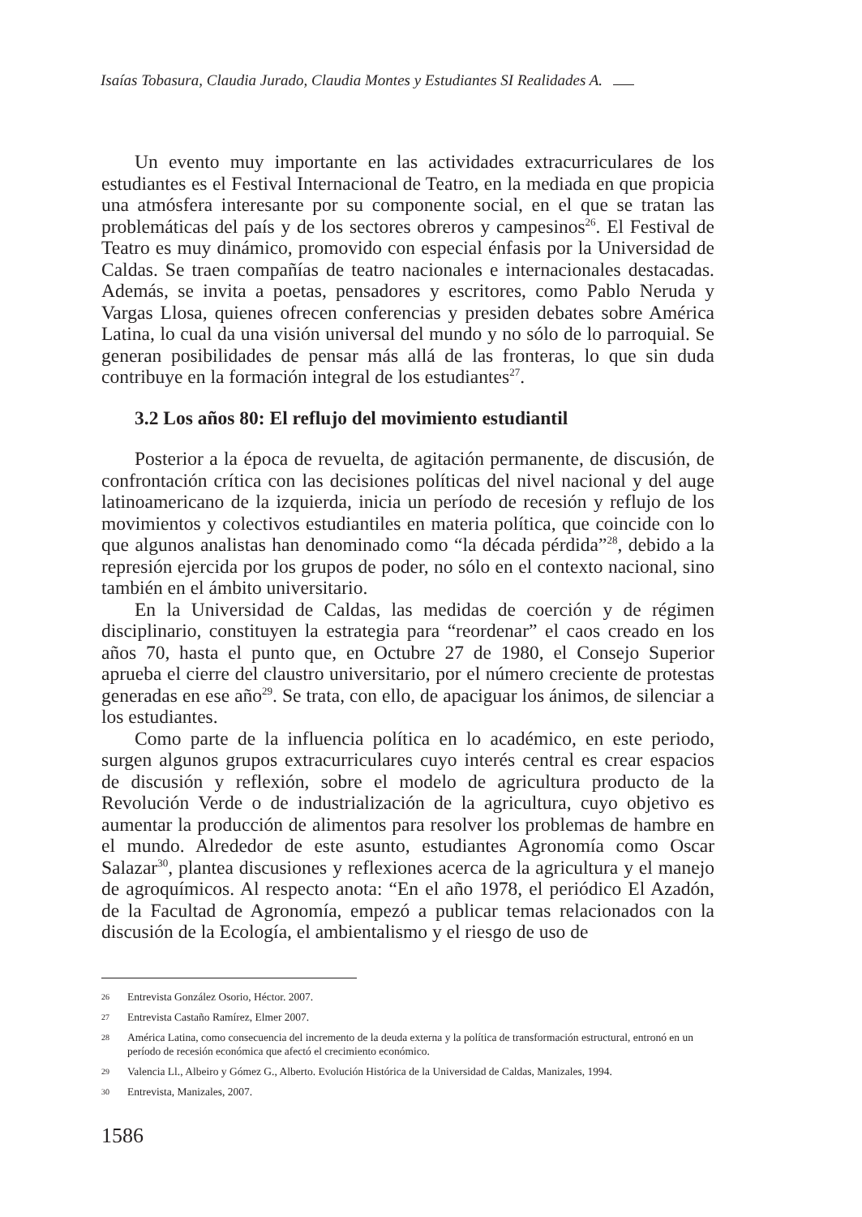Isaías Tobasura, Claudia Jurado, Claudia Montes y Estudiantes SI Realidades A.
Un evento muy importante en las actividades extracurriculares de los estudiantes es el Festival Internacional de Teatro, en la mediada en que propicia una atmósfera interesante por su componente social, en el que se tratan las problemáticas del país y de los sectores obreros y campesinos<sup>26</sup>. El Festival de Teatro es muy dinámico, promovido con especial énfasis por la Universidad de Caldas. Se traen compañías de teatro nacionales e internacionales destacadas. Además, se invita a poetas, pensadores y escritores, como Pablo Neruda y Vargas Llosa, quienes ofrecen conferencias y presiden debates sobre América Latina, lo cual da una visión universal del mundo y no sólo de lo parroquial. Se generan posibilidades de pensar más allá de las fronteras, lo que sin duda contribuye en la formación integral de los estudiantes<sup>27</sup>.
3.2 Los años 80: El reflujo del movimiento estudiantil
Posterior a la época de revuelta, de agitación permanente, de discusión, de confrontación crítica con las decisiones políticas del nivel nacional y del auge latinoamericano de la izquierda, inicia un período de recesión y reflujo de los movimientos y colectivos estudiantiles en materia política, que coincide con lo que algunos analistas han denominado como “la década pérdida”<sup>28</sup>, debido a la represión ejercida por los grupos de poder, no sólo en el contexto nacional, sino también en el ámbito universitario.
En la Universidad de Caldas, las medidas de coerción y de régimen disciplinario, constituyen la estrategia para “reordenar” el caos creado en los años 70, hasta el punto que, en Octubre 27 de 1980, el Consejo Superior aprueba el cierre del claustro universitario, por el número creciente de protestas generadas en ese año<sup>29</sup>. Se trata, con ello, de apaciguar los ánimos, de silenciar a los estudiantes.
Como parte de la influencia política en lo académico, en este periodo, surgen algunos grupos extracurriculares cuyo interés central es crear espacios de discusión y reflexión, sobre el modelo de agricultura producto de la Revolución Verde o de industrialización de la agricultura, cuyo objetivo es aumentar la producción de alimentos para resolver los problemas de hambre en el mundo. Alrededor de este asunto, estudiantes Agronomía como Oscar Salazar<sup>30</sup>, plantea discusiones y reflexiones acerca de la agricultura y el manejo de agroquímicos. Al respecto anota: “En el año 1978, el periódico El Azadón, de la Facultad de Agronomía, empezó a publicar temas relacionados con la discusión de la Ecología, el ambientalismo y el riesgo de uso de
26 Entrevista González Osorio, Héctor. 2007.
27 Entrevista Castaño Ramírez, Elmer 2007.
28 América Latina, como consecuencia del incremento de la deuda externa y la política de transformación estructural, entronó en un período de recesión económica que afectó el crecimiento económico.
29 Valencia Ll., Albeiro y Gómez G., Alberto. Evolución Histórica de la Universidad de Caldas, Manizales, 1994.
30 Entrevista, Manizales, 2007.
1586